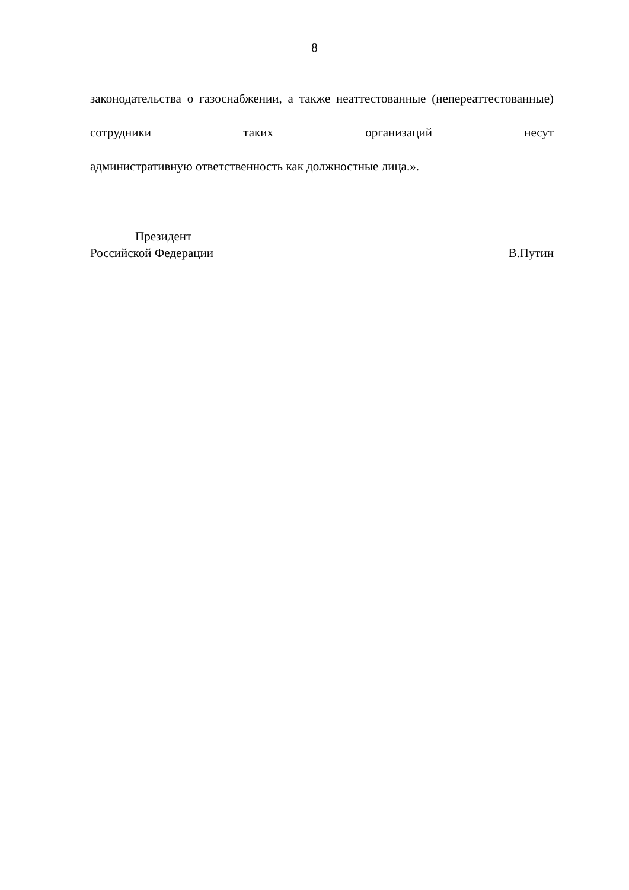8
законодательства о газоснабжении, а также неаттестованные (непереаттестованные) сотрудники таких организаций несут
административную ответственность как должностные лица.».
Президент
Российской Федерации В.Путин